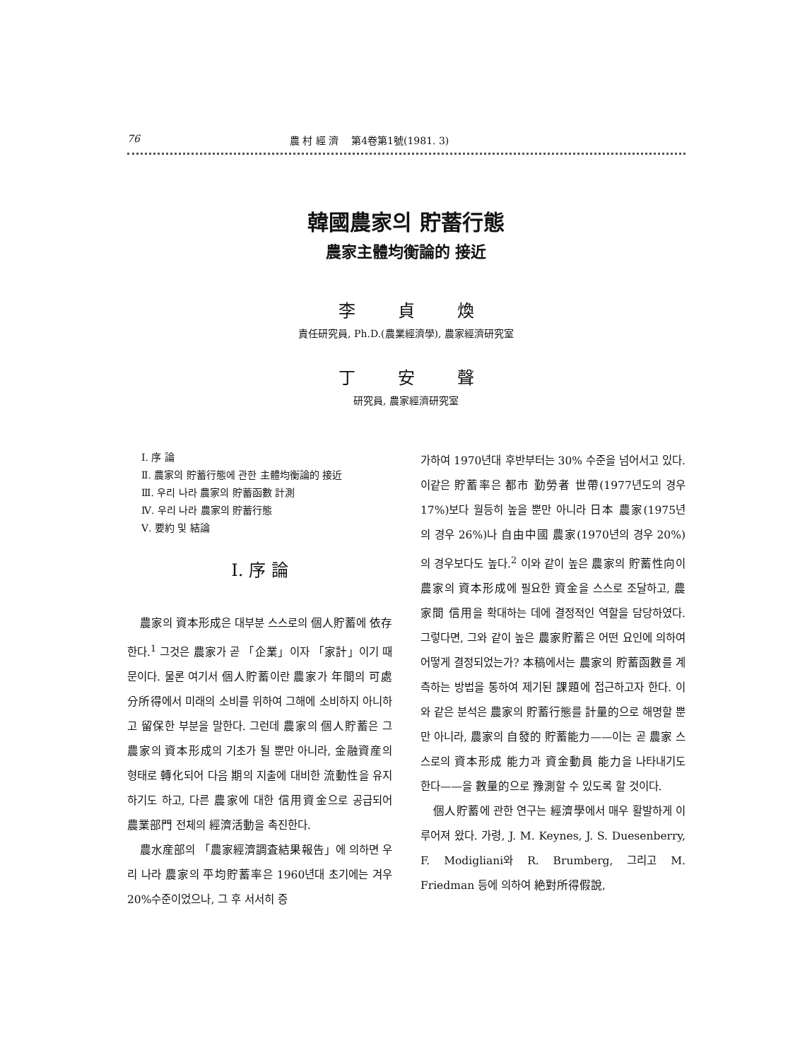76 農 村 經 濟 第4卷第1號(1981. 3)
韓國農家의 貯蓄行態
農家主體均衡論的 接近
李貞煥
責任研究員, Ph.D.(農業經濟學), 農家經濟研究室
丁安聲
研究員, 農家經濟研究室
Ⅰ. 序 論
Ⅱ. 農家의 貯蓄行態에 관한 主體均衡論的 接近
Ⅲ. 우리 나라 農家의 貯蓄函數 計測
Ⅳ. 우리 나라 農家의 貯蓄行態
Ⅴ. 要約 및 結論
Ⅰ. 序 論
農家의 資本形成은 대부분 스스로의 個人貯蓄에 依存한다.<sup>1</sup> 그것은 農家가 곧 「企業」이자 「家計」이기 때문이다. 물론 여기서 個人貯蓄이란 農家가 年間의 可處分所得에서 미래의 소비를 위하여 그해에 소비하지 아니하고 留保한 부분을 말한다. 그런데 農家의 個人貯蓄은 그 農家의 資本形成의 기초가 될 뿐만 아니라, 金融資産의 형태로 轉化되어 다음 期의 지출에 대비한 流動性을 유지하기도 하고, 다른 農家에 대한 信用資金으로 공급되어 農業部門 전체의 經濟活動을 촉진한다.
農水産部의 「農家經濟調査結果報告」에 의하면 우리 나라 農家의 平均貯蓄率은 1960년대 초기에는 겨우 20%수준이었으나, 그 후 서서히 증
가하여 1970년대 후반부터는 30% 수준을 넘어서고 있다. 이같은 貯蓄率은 都市 勤勞者 世帶(1977년도의 경우 17%)보다 월등히 높을 뿐만 아니라 日本 農家(1975년의 경우 26%)나 自由中國 農家(1970년의 경우 20%)의 경우보다도 높다.<sup>2</sup> 이와 같이 높은 農家의 貯蓄性向이 農家의 資本形成에 필요한 資金을 스스로 조달하고, 農家間 信用을 확대하는 데에 결정적인 역할을 담당하였다. 그렇다면, 그와 같이 높은 農家貯蓄은 어떤 요인에 의하여 어떻게 결정되었는가? 本稿에서는 農家의 貯蓄函數를 계측하는 방법을 통하여 제기된 課題에 접근하고자 한다. 이와 같은 분석은 農家의 貯蓄行態를 計量的으로 해명할 뿐만 아니라, 農家의 自發的 貯蓄能力——이는 곧 農家 스스로의 資本形成 能力과 資金動員 能力을 나타내기도 한다——을 數量的으로 豫測할 수 있도록 할 것이다.
個人貯蓄에 관한 연구는 經濟學에서 매우 활발하게 이루어져 왔다. 가령, J. M. Keynes, J. S. Duesenberry, F. Modigliani와 R. Brumberg, 그리고 M. Friedman 등에 의하여 絶對所得假說,